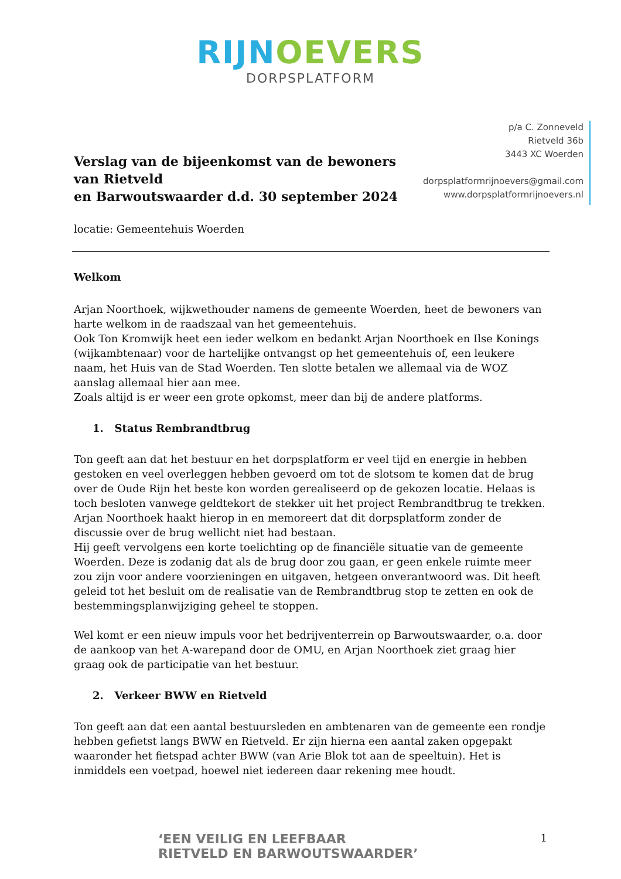RIJNOEVERS
DORPSPLATFORM
Verslag van de bijeenkomst van de bewoners van Rietveld
en Barwoutswaarder d.d. 30 september 2024
p/a C. Zonneveld
Rietveld 36b
3443 XC Woerden
dorpsplatformrijnoevers@gmail.com
www.dorpsplatformrijnoevers.nl
locatie: Gemeentehuis Woerden
Welkom
Arjan Noorthoek, wijkwethouder namens de gemeente Woerden, heet de bewoners van harte welkom in de raadszaal van het gemeentehuis.
Ook Ton Kromwijk heet een ieder welkom en bedankt Arjan Noorthoek en Ilse Konings (wijkambtenaar) voor de hartelijke ontvangst op het gemeentehuis of, een leukere naam, het Huis van de Stad Woerden. Ten slotte betalen we allemaal via de WOZ aanslag allemaal hier aan mee.
Zoals altijd is er weer een grote opkomst, meer dan bij de andere platforms.
1. Status Rembrandtbrug
Ton geeft aan dat het bestuur en het dorpsplatform er veel tijd en energie in hebben gestoken en veel overleggen hebben gevoerd om tot de slotsom te komen dat de brug over de Oude Rijn het beste kon worden gerealiseerd op de gekozen locatie. Helaas is toch besloten vanwege geldtekort de stekker uit het project Rembrandtbrug te trekken. Arjan Noorthoek haakt hierop in en memoreert dat dit dorpsplatform zonder de discussie over de brug wellicht niet had bestaan.
Hij geeft vervolgens een korte toelichting op de financiële situatie van de gemeente Woerden. Deze is zodanig dat als de brug door zou gaan, er geen enkele ruimte meer zou zijn voor andere voorzieningen en uitgaven, hetgeen onverantwoord was. Dit heeft geleid tot het besluit om de realisatie van de Rembrandtbrug stop te zetten en ook de bestemmingsplanwijziging geheel te stoppen.
Wel komt er een nieuw impuls voor het bedrijventerrein op Barwoutswaarder, o.a. door de aankoop van het A-warepand door de OMU, en Arjan Noorthoek ziet graag hier graag ook de participatie van het bestuur.
2. Verkeer BWW en Rietveld
Ton geeft aan dat een aantal bestuursleden en ambtenaren van de gemeente een rondje hebben gefietst langs BWW en Rietveld. Er zijn hierna een aantal zaken opgepakt waaronder het fietspad achter BWW (van Arie Blok tot aan de speeltuin). Het is inmiddels een voetpad, hoewel niet iedereen daar rekening mee houdt.
‘EEN VEILIG EN LEEFBAAR
RIETVELD EN BARWOUTSWAARDER’
1